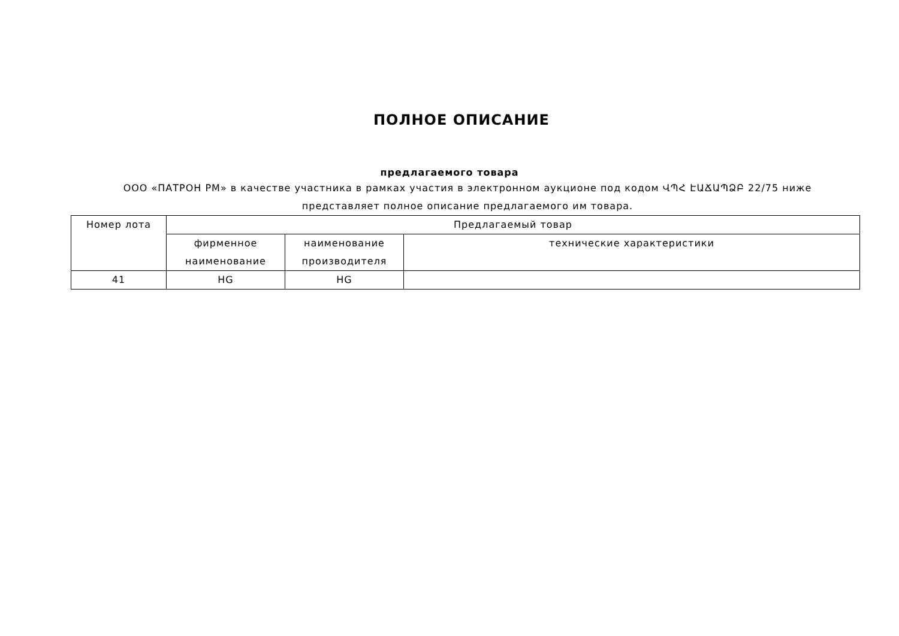ПОЛНОЕ ОПИСАНИЕ
предлагаемого товара
ООО «ПАТРОН РМ» в качестве участника в рамках участия в электронном аукционе под кодом ՎՊՀ ԷԱՃԱՊՁԲ 22/75 ниже представляет полное описание предлагаемого им товара.
| Номер лота | Предлагаемый товар | | |
| --- | --- | --- | --- |
| | фирменное наименование | наименование производителя | технические характеристики |
| 41 | HG | HG | |